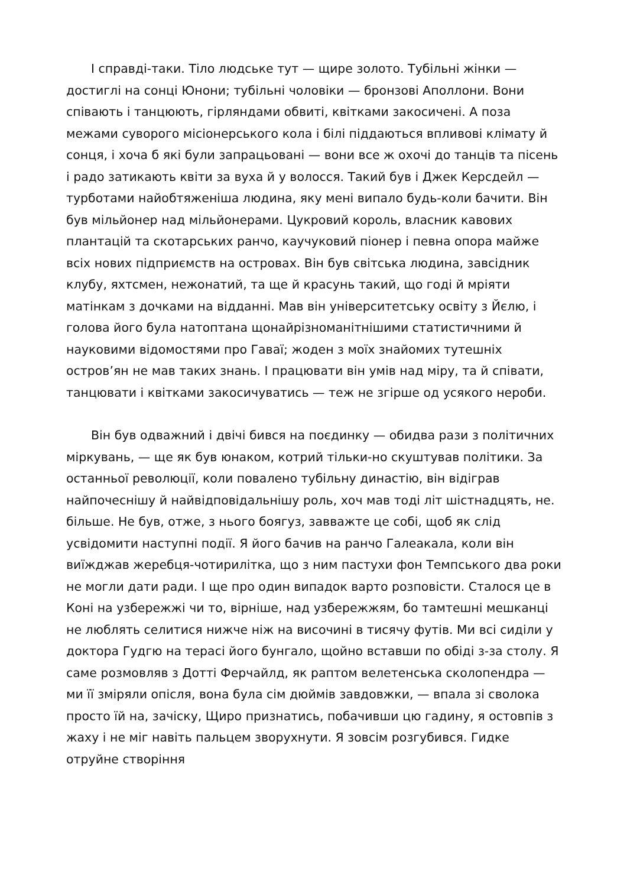І справді-таки. Тіло людське тут — щире золото. Тубільні жінки — достиглі на сонці Юнони; тубільні чоловіки — бронзові Аполлони. Вони співають і танцюють, гірляндами обвиті, квітками закосичені. А поза межами суворого місіонерського кола і білі піддаються впливові клімату й сонця, і хоча б які були запрацьовані — вони все ж охочі до танців та пісень і радо затикають квіти за вуха й у волосся. Такий був і Джек Керсдейл — турботами найобтяженіша людина, яку мені випало будь-коли бачити. Він був мільйонер над мільйонерами. Цукровий король, власник кавових плантацій та скотарських ранчо, каучуковий піонер і певна опора майже всіх нових підприємств на островах. Він був світська людина, завсідник клубу, яхтсмен, нежонатий, та ще й красунь такий, що годі й мріяти матінкам з дочками на відданні. Мав він університетську освіту з Йєлю, і голова його була натоптана щонайрізноманітнішими статистичними й науковими відомостями про Гаваї; жоден з моїх знайомих тутешніх остров’ян не мав таких знань. І працювати він умів над міру, та й співати, танцювати і квітками закосичуватись — теж не згірше од усякого нероби.
Він був одважний і двічі бився на поєдинку — обидва рази з політичних міркувань, — ще як був юнаком, котрий тільки-но скуштував політики. За останньої революції, коли повалено тубільну династію, він відіграв найпочеснішу й найвідповідальнішу роль, хоч мав тоді літ шістнадцять, не. більше. Не був, отже, з нього боягуз, завважте це собі, щоб як слід усвідомити наступні події. Я його бачив на ранчо Галеакала, коли він виїжджав жеребця-чотирилітка, що з ним пастухи фон Темпського два роки не могли дати ради. І ще про один випадок варто розповісти. Сталося це в Коні на узбережжі чи то, вірніше, над узбережжям, бо тамтешні мешканці не люблять селитися нижче ніж на височині в тисячу футів. Ми всі сиділи у доктора Гудгю на терасі його бунгало, щойно вставши по обіді з-за столу. Я саме розмовляв з Дотті Ферчайлд, як раптом велетенська сколопендра — ми її зміряли опісля, вона була сім дюймів завдовжки, — впала зі сволока просто їй на, зачіску, Щиро признатись, побачивши цю гадину, я остовпів з жаху і не міг навіть пальцем зворухнути. Я зовсім розгубився. Гидке отруйне створіння